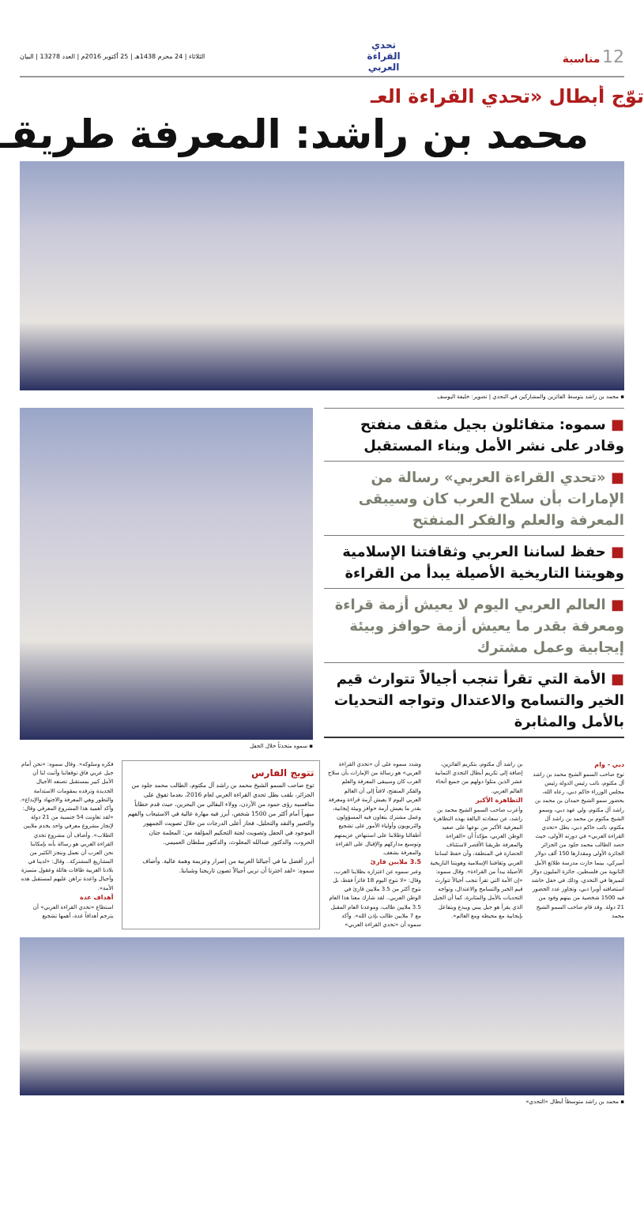12 مناسبة
تحدي
القراءة
العربي
الثلاثاء | 24 محرم 1438هـ | 25 أكتوبر 2016م | العدد 13278 | البيان
توّج أبطال «تحدي القراءة العـ
محمد بن راشد: المعرفة طريقـ
▪ محمد بن راشد يتوسط الفائزين والمشاركين في التحدي | تصوير: خليفة اليوسف
■ سموه: متفائلون بجيل مثقف منفتح وقادر على نشر الأمل وبناء المستقبل
■ «تحدي القراءة العربي» رسالة من الإمارات بأن سلاح العرب كان وسيبقى المعرفة والعلم والفكر المنفتح
■ حفظ لساننا العربي وثقافتنا الإسلامية وهويتنا التاريخية الأصيلة يبدأ من القراءة
■ العالم العربي اليوم لا يعيش أزمة قراءة ومعرفة بقدر ما يعيش أزمة حوافز وبيئة إيجابية وعمل مشترك
■ الأمة التي تقرأ تنجب أجيالاً تتوارث قيم الخير والتسامح والاعتدال وتواجه التحديات بالأمل والمثابرة
▪ سموه متحدثاً خلال الحفل
دبي - وام
توج صاحب السمو الشيخ محمد بن راشد آل مكتوم، نائب رئيس الدولة رئيس مجلس الوزراء حاكم دبي، رعاه الله، بحضور سمو الشيخ حمدان بن محمد بن راشد آل مكتوم، ولي عهد دبي، وسمو الشيخ مكتوم بن محمد بن راشد آل مكتوم، نائب حاكم دبي، بطل «تحدي القراءة العربي» في دورته الأولى، حيث حصد الطالب محمد جلود من الجزائر الجائزة الأولى ومقدارها 150 ألف دولار أميركي، بينما حازت مدرسة طلائع الأمل الثانوية من فلسطين، جائزة المليون دولار لتميزها في التحدي، وذلك في حفل حاشد استضافته أوبرا دبي، وتجاوز عدد الحضور فيه 1500 شخصية من بينهم وفود من 21 دولة. وقد قام صاحب السمو الشيخ محمد
بن راشد آل مكتوم، بتكريم الفائزين، إضافة إلى تكريم أبطال التحدي الثمانية عشر الذين مثلوا دولهم من جميع أنحاء العالم العربي.
التظاهرة الأكبر
وأعرب صاحب السمو الشيخ محمد بن راشد، عن سعادته البالغة بهذه التظاهرة المعرفية الأكبر من نوعها على صعيد الوطن العربي، مؤكداً أن «القراءة والمعرفة طريقنا الأقصر لاستئناف الحضارة في المنطقة، وأن حفظ لساننا العربي وثقافتنا الإسلامية وهويتنا التاريخية الأصيلة يبدأ من القراءة». وقال سموه: «إن الأمة التي تقرأ تنجب أجيالاً تتوارث قيم الخير والتسامح والاعتدال، وتواجه التحديات بالأمل والمثابرة، كما أن الجيل الذي يقرأ هو جيل يبني ويبدع ويتفاعل بإيجابية مع محيطه ومع العالم».
وشدد سموه على أن «تحدي القراءة العربي» هو رسالة من الإمارات بأن سلاح العرب كان وسيبقى المعرفة والعلم والفكر المنفتح، لافتاً إلى أن العالم العربي اليوم لا يعيش أزمة قراءة ومعرفة بقدر ما يعيش أزمة حوافز وبيئة إيجابية، وعمل مشترك يتعاون فيه المسؤولون والتربويون وأولياء الأمور على تشجيع أطفالنا وطلابنا على استنهاض عزيمتهم وتوسيع مداركهم والإقبال على القراءة والمعرفة بشغف.
3.5 ملايين قارئ
وعبر سموه عن اعتزازه بطلابنا العرب، وقال: «لا نتوج اليوم 18 فائزاً فقط، بل نتوج أكثر من 3.5 ملايين قارئ في الوطن العربي.. لقد شارك معنا هذا العام 3.5 ملايين طالب، وموعدنا العام المقبل مع 7 ملايين طالب بإذن الله». وأكد سموه أن «تحدي القراءة العربي»
تتويج الفارس
توج صاحب السمو الشيخ محمد بن راشد آل مكتوم، الطالب محمد جلود من الجزائر، بلقب بطل تحدي القراءة العربي لعام 2016، بعدما تفوق على منافسيه رؤى حمود من الأردن، وولاء البقالي من البحرين، حيث قدم خطاباً مبهراً أمام أكثر من 1500 شخص، أبرز فيه مهارة عالية في الاستيعاب والفهم والتعبير والنقد والتحليل، فحاز أعلى الدرجات من خلال تصويت الجمهور الموجود في الحفل وتصويت لجنة التحكيم المؤلفة من: المعلمة حنان الحروب، والدكتور عبدالله المغلوث، والدكتور سلطان العميمي.
أبرز أفضل ما في أجيالنا العربية من إصرار وعزيمة وهمة عالية. وأضاف سموه: «لقد اخترنا أن نربي أجيالاً تصون تاريخنا وشبابنا.
فكره وسلوكه». وقال سموه: «نحن أمام جيل عربي فاق توقعاتنا وأثبت لنا أن الأمل كبير بمستقبل تصنعه الأجيال الجديدة وترفده بمقومات الاستدامة والتطور وهي المعرفة والاجتهاد والإبداع». وأكد أهمية هذا المشروع المعرفي وقال: «لقد تعاونت 54 جنسية من 21 دولة لإنجاز مشروع معرفي واحد يخدم ملايين الطلاب». وأضاف أن مشروع تحدي القراءة العربي هو رسالة بأنه بإمكاننا نحن العرب أن نعمل وننجز الكثير من المشاريع المشتركة.. وقال: «لدينا في بلادنا العربية طاقات هائلة وعقول متميزة وأجيال واعدة نراهن عليهم لمستقبل هذه الأمة».
أهداف عدة
استطاع «تحدي القراءة العربي» أن يترجم أهدافاً عدة، أهمها تشجيع
▪ محمد بن راشد متوسطاً أبطال «التحدي»